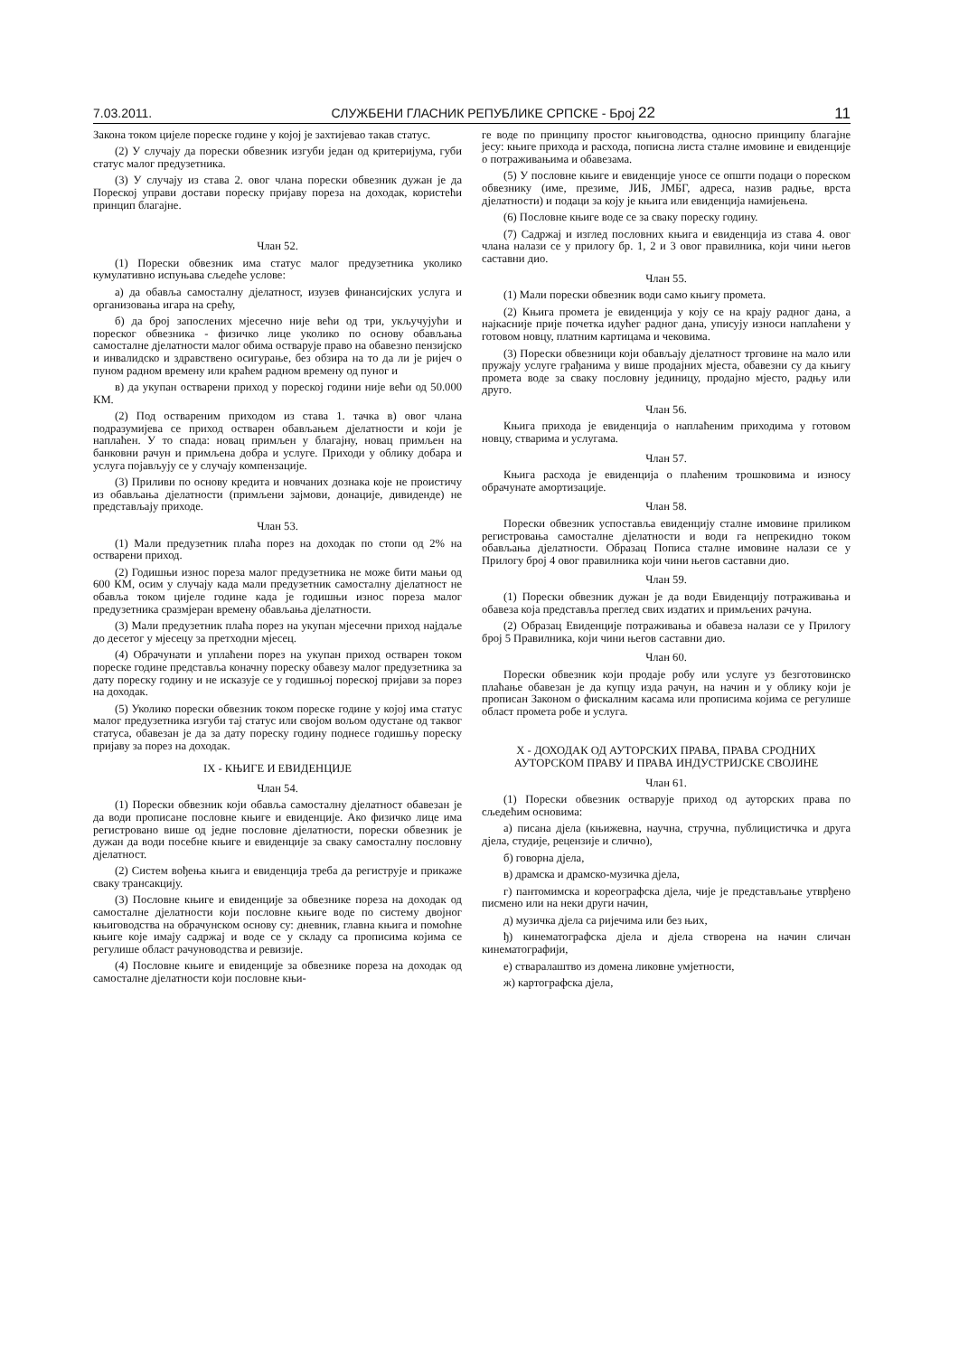7.03.2011. СЛУЖБЕНИ ГЛАСНИК РЕПУБЛИКЕ СРПСКЕ - Број 22 11
Закона током цијеле пореске године у којој је захтијевао такав статус.
(2) У случају да порески обвезник изгуби један од критеријума, губи статус малог предузетника.
(3) У случају из става 2. овог члана порески обвезник дужан је да Пореској управи достави пореску пријаву пореза на доходак, користећи принцип благајне.
Члан 52.
(1) Порески обвезник има статус малог предузетника уколико кумулативно испуњава сљедеће услове:
а) да обавља самосталну дјелатност, изузев финансијских услуга и организовања игара на срећу,
б) да број запослених мјесечно није већи од три, укључујући и пореског обвезника - физичко лице уколико по основу обављања самосталне дјелатности малог обима остварује право на обавезно пензијско и инвалидско и здравствено осигурање, без обзира на то да ли је ријеч о пуном радном времену или краћем радном времену од пуног и
в) да укупан остварени приход у пореској години није већи од 50.000 КМ.
(2) Под оствареним приходом из става 1. тачка в) овог члана подразумијева се приход остварен обављањем дјелатности и који је наплаћен. У то спада: новац примљен у благајну, новац примљен на банковни рачун и примљена добра и услуге. Приходи у облику добара и услуга појављују се у случају компензације.
(3) Приливи по основу кредита и новчаних дознака које не проистичу из обављања дјелатности (примљени зајмови, донације, дивиденде) не представљају приходе.
Члан 53.
(1) Мали предузетник плаћа порез на доходак по стопи од 2% на остварени приход.
(2) Годишњи износ пореза малог предузетника не може бити мањи од 600 КМ, осим у случају када мали предузетник самосталну дјелатност не обавља током цијеле године када је годишњи износ пореза малог предузетника сразмјеран времену обављања дјелатности.
(3) Мали предузетник плаћа порез на укупан мјесечни приход најдаље до десетог у мјесецу за претходни мјесец.
(4) Обрачунати и уплаћени порез на укупан приход остварен током пореске године представља коначну пореску обавезу малог предузетника за дату пореску годину и не исказује се у годишњој пореској пријави за порез на доходак.
(5) Уколико порески обвезник током пореске године у којој има статус малог предузетника изгуби тај статус или својом вољом одустане од таквог статуса, обавезан је да за дату пореску годину поднесе годишњу пореску пријаву за порез на доходак.
IX - КЊИГЕ И ЕВИДЕНЦИЈЕ
Члан 54.
(1) Порески обвезник који обавља самосталну дјелатност обавезан је да води прописане пословне књиге и евиденције. Ако физичко лице има регистровано више од једне пословне дјелатности, порески обвезник је дужан да води посебне књиге и евиденције за сваку самосталну пословну дјелатност.
(2) Систем вођења књига и евиденција треба да региструје и прикаже сваку трансакцију.
(3) Пословне књиге и евиденције за обвезнике пореза на доходак од самосталне дјелатности који пословне књиге воде по систему двојног књиговодства на обрачунском основу су: дневник, главна књига и помоћне књиге које имају садржај и воде се у складу са прописима којима се регулише област рачуноводства и ревизије.
(4) Пословне књиге и евиденције за обвезнике пореза на доходак од самосталне дјелатности који пословне књи-
ге воде по принципу простог књиговодства, односно принципу благајне јесу: књиге прихода и расхода, пописна листа сталне имовине и евиденције о потраживањима и обавезама.
(5) У пословне књиге и евиденције уносе се општи подаци о пореском обвезнику (име, презиме, ЈИБ, ЈМБГ, адреса, назив радње, врста дјелатности) и подаци за коју је књига или евиденција намијењена.
(6) Пословне књиге воде се за сваку пореску годину.
(7) Садржај и изглед пословних књига и евиденција из става 4. овог члана налази се у прилогу бр. 1, 2 и 3 овог правилника, који чини његов саставни дио.
Члан 55.
(1) Мали порески обвезник води само књигу промета.
(2) Књига промета је евиденција у коју се на крају радног дана, а најкасније прије почетка идућег радног дана, уписују износи наплаћени у готовом новцу, платним картицама и чековима.
(3) Порески обвезници који обављају дјелатност трговине на мало или пружају услуге грађанима у више продајних мјеста, обавезни су да књигу промета воде за сваку пословну јединицу, продајно мјесто, радњу или друго.
Члан 56.
Књига прихода је евиденција о наплаћеним приходима у готовом новцу, стварима и услугама.
Члан 57.
Књига расхода је евиденција о плаћеним трошковима и износу обрачунате амортизације.
Члан 58.
Порески обвезник успоставља евиденцију сталне имовине приликом регистровања самосталне дјелатности и води га непрекидно током обављања дјелатности. Образац Пописа сталне имовине налази се у Прилогу број 4 овог правилника који чини његов саставни дио.
Члан 59.
(1) Порески обвезник дужан је да води Евиденцију потраживања и обавеза која представља преглед свих издатих и примљених рачуна.
(2) Образац Евиденције потраживања и обавеза налази се у Прилогу број 5 Правилника, који чини његов саставни дио.
Члан 60.
Порески обвезник који продаје робу или услуге уз безготовинско плаћање обавезан је да купцу изда рачун, на начин и у облику који је прописан Законом о фискалним касама или прописима којима се регулише област промета робе и услуга.
X - ДОХОДАК ОД АУТОРСКИХ ПРАВА, ПРАВА СРОДНИХ АУТОРСКОМ ПРАВУ И ПРАВА ИНДУСТРИЈСКЕ СВОЈИНЕ
Члан 61.
(1) Порески обвезник остварује приход од ауторских права по сљедећим основима:
а) писана дјела (књижевна, научна, стручна, публицистичка и друга дјела, студије, рецензије и слично),
б) говорна дјела,
в) драмска и драмско-музичка дјела,
г) пантомимска и кореографска дјела, чије је представљање утврђено писмено или на неки други начин,
д) музичка дјела са ријечима или без њих,
ђ) кинематографска дјела и дјела створена на начин сличан кинематографији,
е) стваралаштво из домена ликовне умјетности,
ж) картографска дјела,